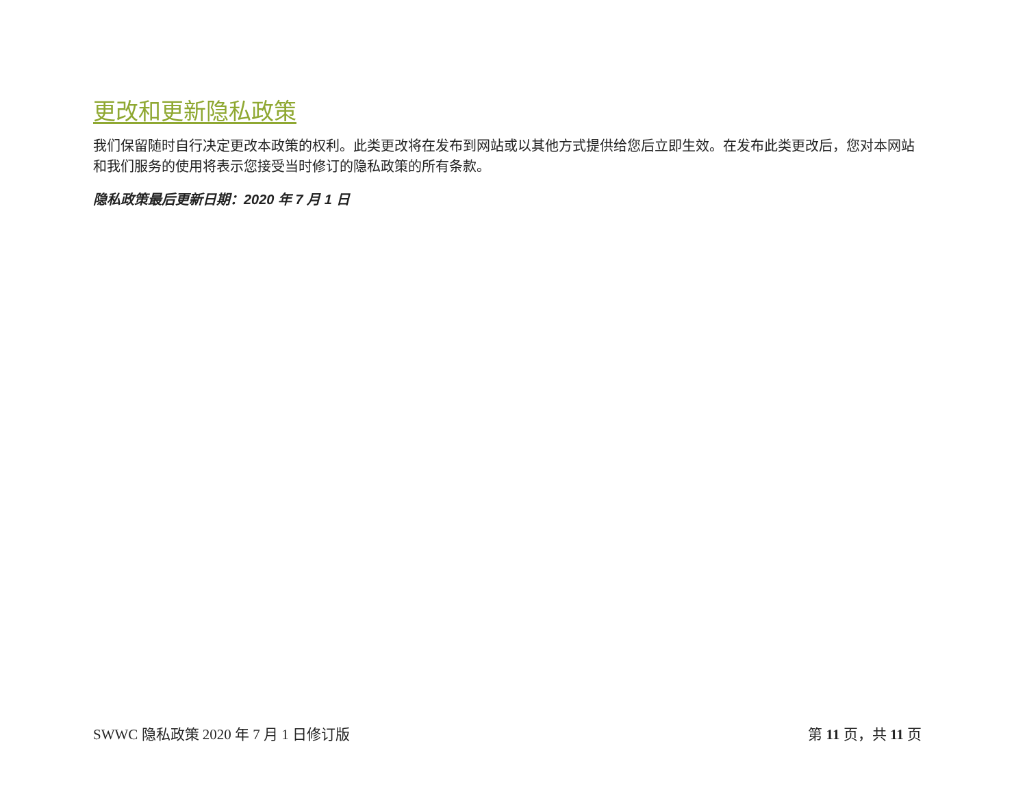更改和更新隐私政策
我们保留随时自行决定更改本政策的权利。此类更改将在发布到网站或以其他方式提供给您后立即生效。在发布此类更改后，您对本网站和我们服务的使用将表示您接受当时修订的隐私政策的所有条款。
隐私政策最后更新日期：2020 年 7 月 1 日
SWWC 隐私政策 2020 年 7 月 1 日修订版 第 11 页，共 11 页